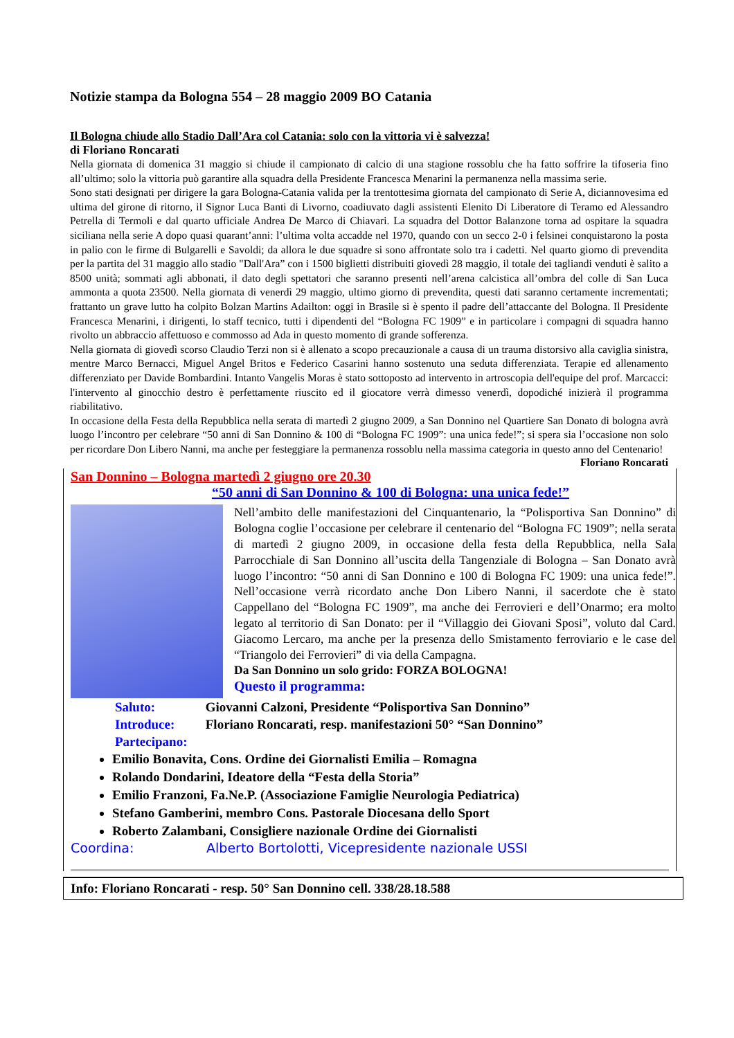Notizie stampa da Bologna 554 – 28 maggio 2009 BO Catania
Il Bologna chiude allo Stadio Dall’Ara col Catania: solo con la vittoria vi è salvezza!
di Floriano Roncarati
Nella giornata di domenica 31 maggio si chiude il campionato di calcio di una stagione rossoblu che ha fatto soffrire la tifoseria fino all’ultimo; solo la vittoria può garantire alla squadra della Presidente Francesca Menarini la permanenza nella massima serie.
Sono stati designati per dirigere la gara Bologna-Catania valida per la trentottesima giornata del campionato di Serie A, diciannovesima ed ultima del girone di ritorno, il Signor Luca Banti di Livorno, coadiuvato dagli assistenti Elenito Di Liberatore di Teramo ed Alessandro Petrella di Termoli e dal quarto ufficiale Andrea De Marco di Chiavari. La squadra del Dottor Balanzone torna ad ospitare la squadra siciliana nella serie A dopo quasi quarant’anni: l’ultima volta accadde nel 1970, quando con un secco 2-0 i felsinei conquistarono la posta in palio con le firme di Bulgarelli e Savoldi; da allora le due squadre si sono affrontate solo tra i cadetti. Nel quarto giorno di prevendita per la partita del 31 maggio allo stadio "Dall'Ara” con i 1500 biglietti distribuiti giovedì 28 maggio, il totale dei tagliandi venduti è salito a 8500 unità; sommati agli abbonati, il dato degli spettatori che saranno presenti nell’arena calcistica all’ombra del colle di San Luca ammonta a quota 23500. Nella giornata di venerdì 29 maggio, ultimo giorno di prevendita, questi dati saranno certamente incrementati; frattanto un grave lutto ha colpito Bolzan Martins Adailton: oggi in Brasile si è spento il padre dell’attaccante del Bologna. Il Presidente Francesca Menarini, i dirigenti, lo staff tecnico, tutti i dipendenti del “Bologna FC 1909” e in particolare i compagni di squadra hanno rivolto un abbraccio affettuoso e commosso ad Ada in questo momento di grande sofferenza.
Nella giornata di giovedì scorso Claudio Terzi non si è allenato a scopo precauzionale a causa di un trauma distorsivo alla caviglia sinistra, mentre Marco Bernacci, Miguel Angel Britos e Federico Casarini hanno sostenuto una seduta differenziata. Terapie ed allenamento differenziato per Davide Bombardini. Intanto Vangelis Moras è stato sottoposto ad intervento in artroscopia dell'equipe del prof. Marcacci: l'intervento al ginocchio destro è perfettamente riuscito ed il giocatore verrà dimesso venerdì, dopodiché inizierà il programma riabilitativo.
In occasione della Festa della Repubblica nella serata di martedì 2 giugno 2009, a San Donnino nel Quartiere San Donato di bologna avrà luogo l’incontro per celebrare “50 anni di San Donnino & 100 di “Bologna FC 1909”: una unica fede!”; si spera sia l’occasione non solo per ricordare Don Libero Nanni, ma anche per festeggiare la permanenza rossoblu nella massima categoria in questo anno del Centenario!
Floriano Roncarati
San Donnino – Bologna martedì 2 giugno ore 20.30
“50 anni di San Donnino & 100 di Bologna: una unica fede!”
Nell’ambito delle manifestazioni del Cinquantenario, la “Polisportiva San Donnino” di Bologna coglie l’occasione per celebrare il centenario del “Bologna FC 1909”; nella serata di martedì 2 giugno 2009, in occasione della festa della Repubblica, nella Sala Parrocchiale di San Donnino all’uscita della Tangenziale di Bologna – San Donato avrà luogo l’incontro: “50 anni di San Donnino e 100 di Bologna FC 1909: una unica fede!”. Nell’occasione verrà ricordato anche Don Libero Nanni, il sacerdote che è stato Cappellano del “Bologna FC 1909”, ma anche dei Ferrovieri e dell’Onarmo; era molto legato al territorio di San Donato: per il “Villaggio dei Giovani Sposi”, voluto dal Card. Giacomo Lercaro, ma anche per la presenza dello Smistamento ferroviario e le case del “Triangolo dei Ferrovieri” di via della Campagna.
Da San Donnino un solo grido: FORZA BOLOGNA!
Questo il programma:
Saluto: Giovanni Calzoni, Presidente “Polisportiva San Donnino”
Introduce: Floriano Roncarati, resp. manifestazioni 50° “San Donnino”
Partecipano:
Emilio Bonavita, Cons. Ordine dei Giornalisti Emilia – Romagna
Rolando Dondarini, Ideatore della “Festa della Storia”
Emilio Franzoni, Fa.Ne.P. (Associazione Famiglie Neurologia Pediatrica)
Stefano Gamberini, membro Cons. Pastorale Diocesana dello Sport
Roberto Zalambani, Consigliere nazionale Ordine dei Giornalisti
Coordina: Alberto Bortolotti, Vicepresidente nazionale USSI
Info: Floriano Roncarati - resp. 50° San Donnino cell. 338/28.18.588